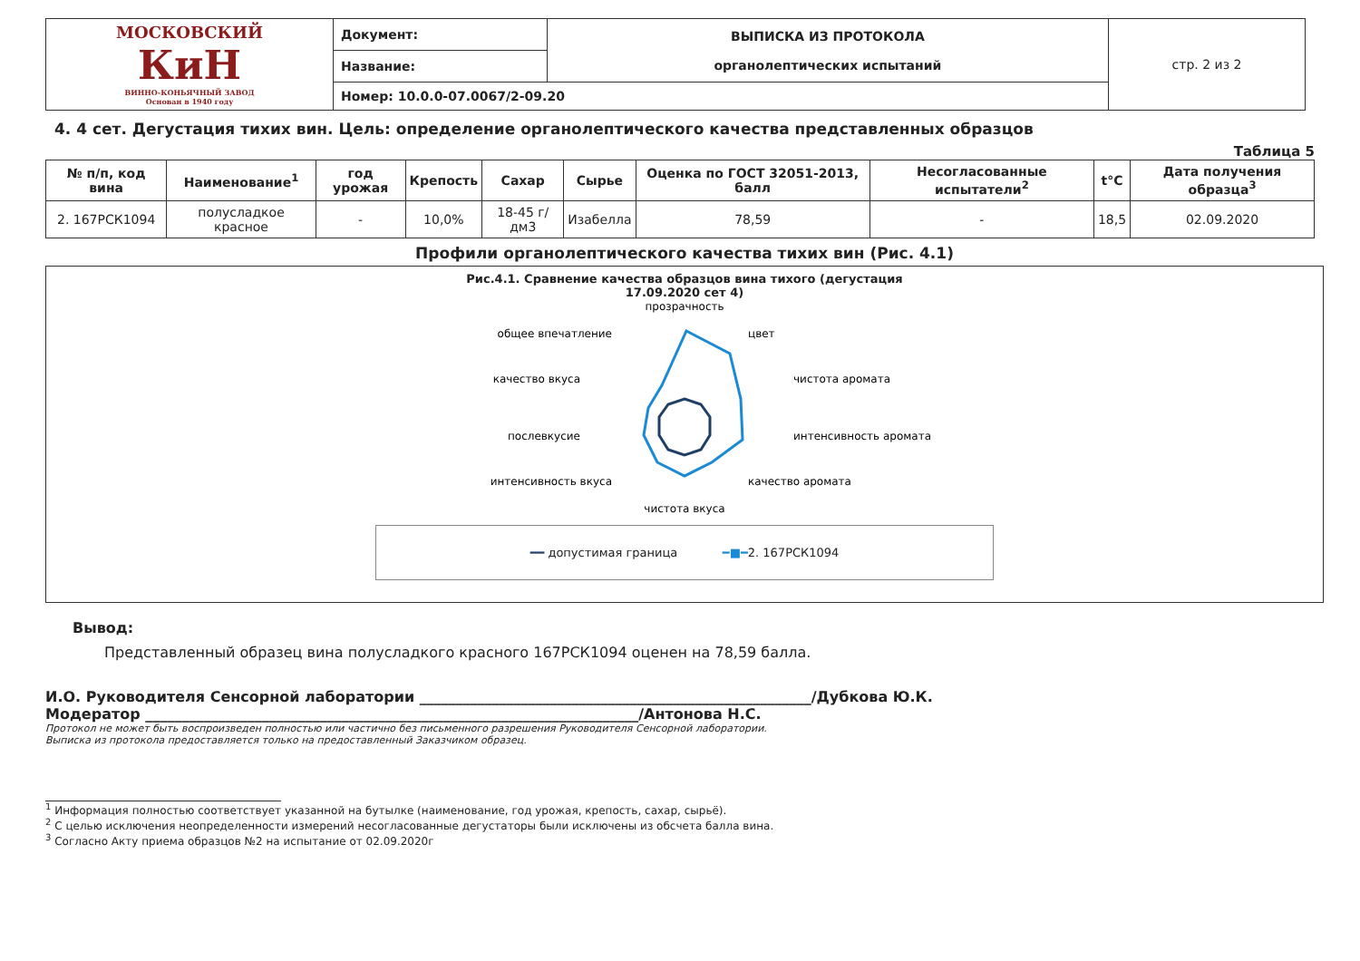| МОСКОВСКИЙ КиН ВИННО-КОНЬЯЧНЫЙ ЗАВОД Основан в 1940 году | Документ: | ВЫПИСКА ИЗ ПРОТОКОЛА органолептических испытаний | стр. 2 из 2 |
| | Название: | | |
| | Номер: 10.0.0-07.0067/2-09.20 | | |
4. 4 сет. Дегустация тихих вин. Цель: определение органолептического качества представленных образцов
Таблица 5
| № п/п, код вина | Наименование<sup>1</sup> | год урожая | Крепость | Сахар | Сырье | Оценка по ГОСТ 32051-2013, балл | Несогласованные испытатели<sup>2</sup> | t°C | Дата получения образца<sup>3</sup> |
| --- | --- | --- | --- | --- | --- | --- | --- | --- | --- |
| 2. 167РСК1094 | полусладкое красное | - | 10,0% | 18-45 г/дм3 | Изабелла | 78,59 | - | 18,5 | 02.09.2020 |
Профили органолептического качества тихих вин (Рис. 4.1)
Рис.4.1. Сравнение качества образцов вина тихого (дегустация
17.09.2020 сет 4)
прозрачность
цвет
чистота аромата
интенсивность аромата
качество аромата
чистота вкуса
интенсивность вкуса
послевкусие
качество вкуса
общее впечатление
━━ допустимая граница ━■━2. 167РСК1094
Вывод:
Представленный образец вина полусладкого красного 167РСК1094 оценен на 78,59 балла.
И.О. Руководителя Сенсорной лаборатории ______________________________________________________/Дубкова Ю.К.
Модератор ____________________________________________________________________/Антонова Н.С.
Протокол не может быть воспроизведен полностью или частично без письменного разрешения Руководителя Сенсорной лаборатории.
Выписка из протокола предоставляется только на предоставленный Заказчиком образец.
<sup>1</sup> Информация полностью соответствует указанной на бутылке (наименование, год урожая, крепость, сахар, сырьё).
<sup>2</sup> С целью исключения неопределенности измерений несогласованные дегустаторы были исключены из обсчета балла вина.
<sup>3</sup> Согласно Акту приема образцов №2 на испытание от 02.09.2020г